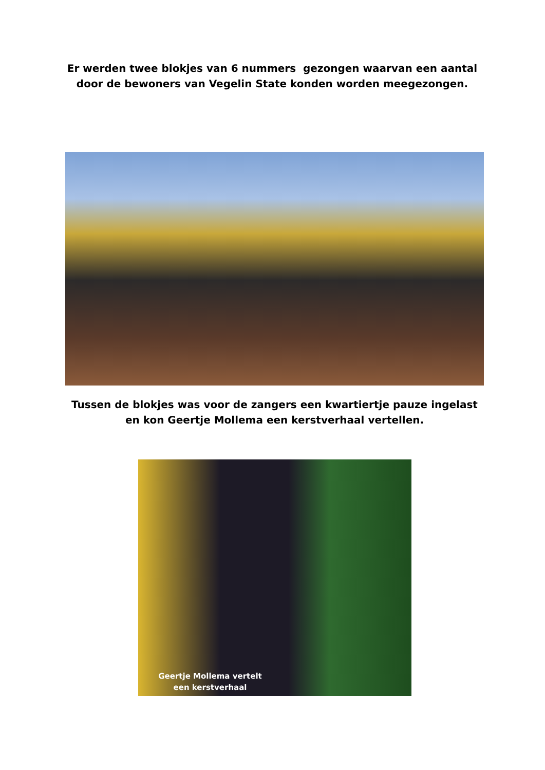Er werden twee blokjes van 6 nummers gezongen waarvan een aantal door de bewoners van Vegelin State konden worden meegezongen.
Tussen de blokjes was voor de zangers een kwartiertje pauze ingelast en kon Geertje Mollema een kerstverhaal vertellen.
Geertje Mollema vertelt
een kerstverhaal